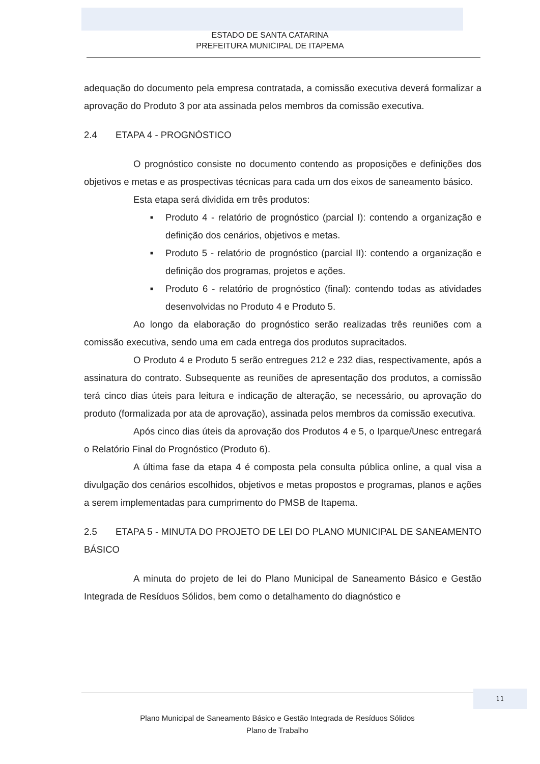ESTADO DE SANTA CATARINA
PREFEITURA MUNICIPAL DE ITAPEMA
adequação do documento pela empresa contratada, a comissão executiva deverá formalizar a aprovação do Produto 3 por ata assinada pelos membros da comissão executiva.
2.4 ETAPA 4 - PROGNÓSTICO
O prognóstico consiste no documento contendo as proposições e definições dos objetivos e metas e as prospectivas técnicas para cada um dos eixos de saneamento básico.
Esta etapa será dividida em três produtos:
■ Produto 4 - relatório de prognóstico (parcial I): contendo a organização e definição dos cenários, objetivos e metas.
■ Produto 5 - relatório de prognóstico (parcial II): contendo a organização e definição dos programas, projetos e ações.
■ Produto 6 - relatório de prognóstico (final): contendo todas as atividades desenvolvidas no Produto 4 e Produto 5.
Ao longo da elaboração do prognóstico serão realizadas três reuniões com a comissão executiva, sendo uma em cada entrega dos produtos supracitados.
O Produto 4 e Produto 5 serão entregues 212 e 232 dias, respectivamente, após a assinatura do contrato. Subsequente as reuniões de apresentação dos produtos, a comissão terá cinco dias úteis para leitura e indicação de alteração, se necessário, ou aprovação do produto (formalizada por ata de aprovação), assinada pelos membros da comissão executiva.
Após cinco dias úteis da aprovação dos Produtos 4 e 5, o Iparque/Unesc entregará o Relatório Final do Prognóstico (Produto 6).
A última fase da etapa 4 é composta pela consulta pública online, a qual visa a divulgação dos cenários escolhidos, objetivos e metas propostos e programas, planos e ações a serem implementadas para cumprimento do PMSB de Itapema.
2.5 ETAPA 5 - MINUTA DO PROJETO DE LEI DO PLANO MUNICIPAL DE SANEAMENTO BÁSICO
A minuta do projeto de lei do Plano Municipal de Saneamento Básico e Gestão Integrada de Resíduos Sólidos, bem como o detalhamento do diagnóstico e
11
Plano Municipal de Saneamento Básico e Gestão Integrada de Resíduos Sólidos
Plano de Trabalho